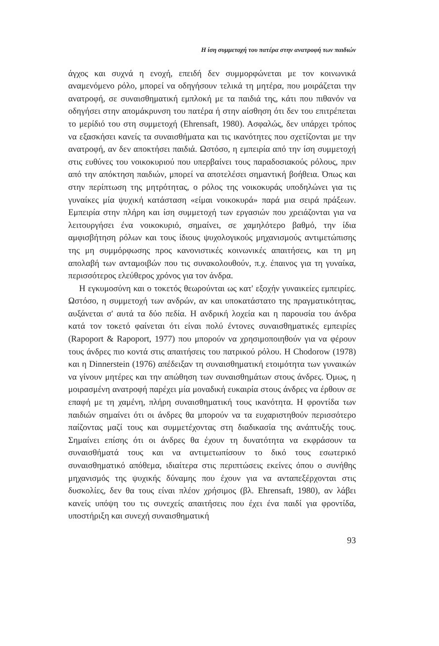Η ίση συμμετοχή του πατέρα στην ανατροφή των παιδιών
άγχος και συχνά η ενοχή, επειδή δεν συμμορφώνεται με τον κοινωνικά αναμενόμενο ρόλο, μπορεί να οδηγήσουν τελικά τη μητέρα, που μοιράζεται την ανατροφή, σε συναισθηματική εμπλοκή με τα παιδιά της, κάτι που πιθανόν να οδηγήσει στην απομάκρυνση του πατέρα ή στην αίσθηση ότι δεν του επιτρέπεται το μερίδιό του στη συμμετοχή (Ehrensaft, 1980). Ασφαλώς, δεν υπάρχει τρόπος να εξασκήσει κανείς τα συναισθήματα και τις ικανότητες που σχετίζονται με την ανατροφή, αν δεν αποκτήσει παιδιά. Ωστόσο, η εμπειρία από την ίση συμμετοχή στις ευθύνες του νοικοκυριού που υπερβαίνει τους παραδοσιακούς ρόλους, πριν από την απόκτηση παιδιών, μπορεί να αποτελέσει σημαντική βοήθεια. Όπως και στην περίπτωση της μητρότητας, ο ρόλος της νοικοκυράς υποδηλώνει για τις γυναίκες μία ψυχική κατάσταση «είμαι νοικοκυρά» παρά μια σειρά πράξεων. Εμπειρία στην πλήρη και ίση συμμετοχή των εργασιών που χρειάζονται για να λειτουργήσει ένα νοικοκυριό, σημαίνει, σε χαμηλότερο βαθμό, την ίδια αμφισβήτηση ρόλων και τους ίδιους ψυχολογικούς μηχανισμούς αντιμετώπισης της μη συμμόρφωσης προς κανονιστικές κοινωνικές απαιτήσεις, και τη μη απολαβή των ανταμοιβών που τις συνακολουθούν, π.χ. έπαινος για τη γυναίκα, περισσότερος ελεύθερος χρόνος για τον άνδρα.
Η εγκυμοσύνη και ο τοκετός θεωρούνται ως κατ' εξοχήν γυναικείες εμπειρίες. Ωστόσο, η συμμετοχή των ανδρών, αν και υποκατάστατο της πραγματικότητας, αυξάνεται σ' αυτά τα δύο πεδία. Η ανδρική λοχεία και η παρουσία του άνδρα κατά τον τοκετό φαίνεται ότι είναι πολύ έντονες συναισθηματικές εμπειρίες (Rapoport & Rapoport, 1977) που μπορούν να χρησιμοποιηθούν για να φέρουν τους άνδρες πιο κοντά στις απαιτήσεις του πατρικού ρόλου. Η Chodorow (1978) και η Dinnerstein (1976) απέδειξαν τη συναισθηματική ετοιμότητα των γυναικών να γίνουν μητέρες και την απώθηση των συναισθημάτων στους άνδρες. Όμως, η μοιρασμένη ανατροφή παρέχει μία μοναδική ευκαιρία στους άνδρες να έρθουν σε επαφή με τη χαμένη, πλήρη συναισθηματική τους ικανότητα. Η φροντίδα των παιδιών σημαίνει ότι οι άνδρες θα μπορούν να τα ευχαριστηθούν περισσότερο παίζοντας μαζί τους και συμμετέχοντας στη διαδικασία της ανάπτυξής τους. Σημαίνει επίσης ότι οι άνδρες θα έχουν τη δυνατότητα να εκφράσουν τα συναισθήματά τους και να αντιμετωπίσουν το δικό τους εσωτερικό συναισθηματικό απόθεμα, ιδιαίτερα στις περιπτώσεις εκείνες όπου ο συνήθης μηχανισμός της ψυχικής δύναμης που έχουν για να ανταπεξέρχονται στις δυσκολίες, δεν θα τους είναι πλέον χρήσιμος (βλ. Ehrensaft, 1980), αν λάβει κανείς υπόψη του τις συνεχείς απαιτήσεις που έχει ένα παιδί για φροντίδα, υποστήριξη και συνεχή συναισθηματική
93